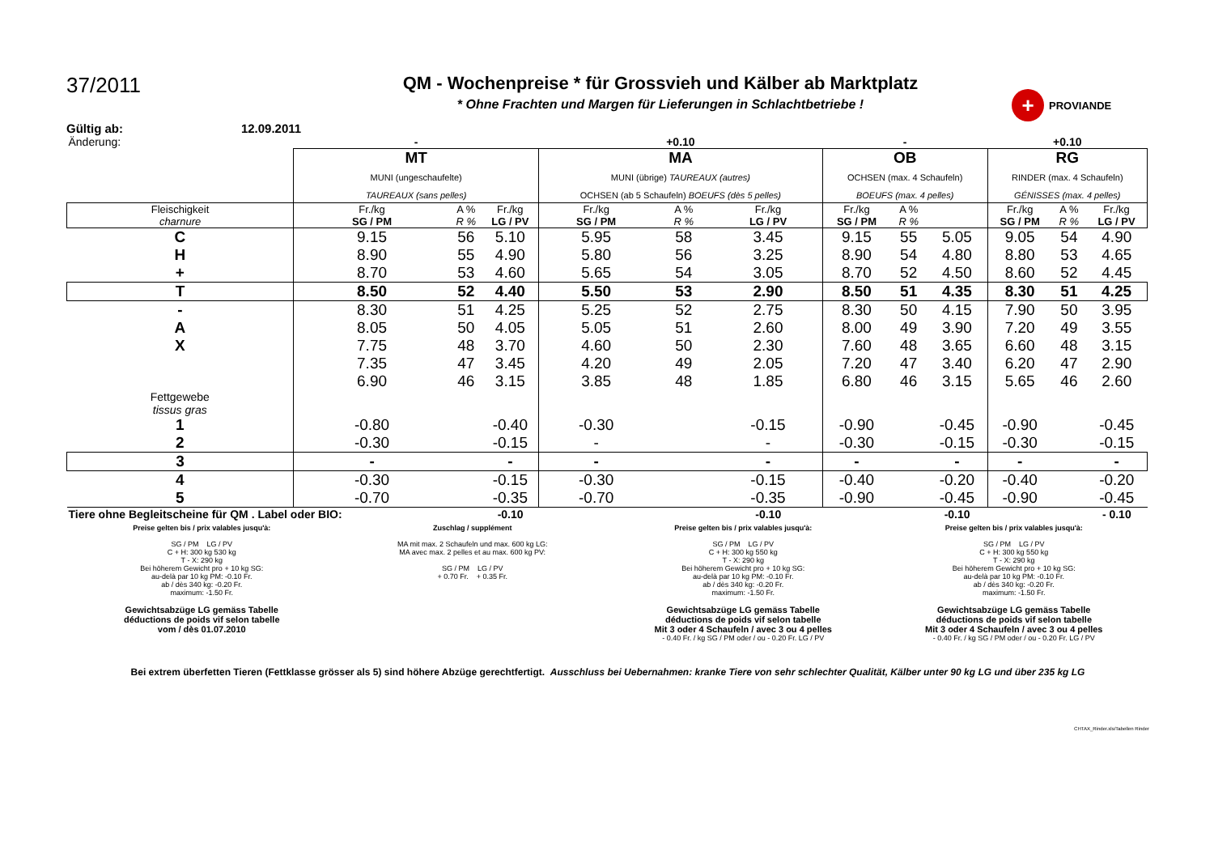37/2011
QM - Wochenpreise * für Grossvieh und Kälber ab Marktplatz
* Ohne Frachten und Margen für Lieferungen in Schlachtbetriebe !
+ PROVIANDE
Gültig ab: 12.09.2011
| Änderung: | - | | | +0.10 | | | - | | | +0.10 | | |
| | MT MUNI (ungeschaufelte) TAUREAUX (sans pelles) | | | MA MUNI (übrige) TAUREAUX (autres) OCHSEN (ab 5 Schaufeln) BOEUFS (dès 5 pelles) | | | OB OCHSEN (max. 4 Schaufeln) BOEUFS (max. 4 pelles) | | | RG RINDER (max. 4 Schaufeln) GÉNISSES (max. 4 pelles) | | |
| Fleischigkeit charnure | Fr./kg SG / PM | A % R % | Fr./kg LG / PV | Fr./kg SG / PM | A % R % | Fr./kg LG / PV | Fr./kg SG / PM | A % R % | | Fr./kg SG / PM | A % R % | Fr./kg LG / PV |
| C | 9.15 | 56 | 5.10 | 5.95 | 58 | 3.45 | 9.15 | 55 | 5.05 | 9.05 | 54 | 4.90 |
| H | 8.90 | 55 | 4.90 | 5.80 | 56 | 3.25 | 8.90 | 54 | 4.80 | 8.80 | 53 | 4.65 |
| + | 8.70 | 53 | 4.60 | 5.65 | 54 | 3.05 | 8.70 | 52 | 4.50 | 8.60 | 52 | 4.45 |
| T | 8.50 | 52 | 4.40 | 5.50 | 53 | 2.90 | 8.50 | 51 | 4.35 | 8.30 | 51 | 4.25 |
| - | 8.30 | 51 | 4.25 | 5.25 | 52 | 2.75 | 8.30 | 50 | 4.15 | 7.90 | 50 | 3.95 |
| A | 8.05 | 50 | 4.05 | 5.05 | 51 | 2.60 | 8.00 | 49 | 3.90 | 7.20 | 49 | 3.55 |
| X | 7.75 | 48 | 3.70 | 4.60 | 50 | 2.30 | 7.60 | 48 | 3.65 | 6.60 | 48 | 3.15 |
| | 7.35 | 47 | 3.45 | 4.20 | 49 | 2.05 | 7.20 | 47 | 3.40 | 6.20 | 47 | 2.90 |
| | 6.90 | 46 | 3.15 | 3.85 | 48 | 1.85 | 6.80 | 46 | 3.15 | 5.65 | 46 | 2.60 |
| Fettgewebe tissus gras | | | | | | | | | | | | |
| 1 | -0.80 | | -0.40 | -0.30 | | -0.15 | -0.90 | | -0.45 | -0.90 | | -0.45 |
| 2 | -0.30 | | -0.15 | - | | - | -0.30 | | -0.15 | -0.30 | | -0.15 |
| 3 | - | | - | - | | - | - | | - | - | | - |
| 4 | -0.30 | | -0.15 | -0.30 | | -0.15 | -0.40 | | -0.20 | -0.40 | | -0.20 |
| 5 | -0.70 | | -0.35 | -0.70 | | -0.35 | -0.90 | | -0.45 | -0.90 | | -0.45 |
| Tiere ohne Begleitscheine für QM . Label oder BIO: | | | -0.10 | | | -0.10 | | | -0.10 | | | - 0.10 |
Preise gelten bis / prix valables jusqu'à:
SG / PM LG / PV
C + H: 300 kg 530 kg
T - X: 290 kg
Bei höherem Gewicht pro + 10 kg SG:
au-delà par 10 kg PM: -0.10 Fr.
ab / dès 340 kg: -0.20 Fr.
maximum: -1.50 Fr.
Gewichtsabzüge LG gemäss Tabelle
déductions de poids vif selon tabelle
vom / dès 01.07.2010
Zuschlag / supplément
MA mit max. 2 Schaufeln und max. 600 kg LG:
MA avec max. 2 pelles et au max. 600 kg PV:
SG / PM LG / PV
+ 0.70 Fr. + 0.35 Fr.
Preise gelten bis / prix valables jusqu'à:
SG / PM LG / PV
C + H: 300 kg 550 kg
T - X: 290 kg
Bei höherem Gewicht pro + 10 kg SG:
au-delà par 10 kg PM: -0.10 Fr.
ab / dès 340 kg: -0.20 Fr.
maximum: -1.50 Fr.
Gewichtsabzüge LG gemäss Tabelle
déductions de poids vif selon tabelle
Mit 3 oder 4 Schaufeln / avec 3 ou 4 pelles
- 0.40 Fr. / kg SG / PM oder / ou - 0.20 Fr. LG / PV
Preise gelten bis / prix valables jusqu'à:
SG / PM LG / PV
C + H: 300 kg 550 kg
T - X: 290 kg
Bei höherem Gewicht pro + 10 kg SG:
au-delà par 10 kg PM: -0.10 Fr.
ab / dès 340 kg: -0.20 Fr.
maximum: -1.50 Fr.
Gewichtsabzüge LG gemäss Tabelle
déductions de poids vif selon tabelle
Mit 3 oder 4 Schaufeln / avec 3 ou 4 pelles
- 0.40 Fr. / kg SG / PM oder / ou - 0.20 Fr. LG / PV
Bei extrem überfetten Tieren (Fettklasse grösser als 5) sind höhere Abzüge gerechtfertigt. Ausschluss bei Uebernahmen: kranke Tiere von sehr schlechter Qualität, Kälber unter 90 kg LG und über 235 kg LG
CHTAX_Rinder.xls/Tabellen Rinder